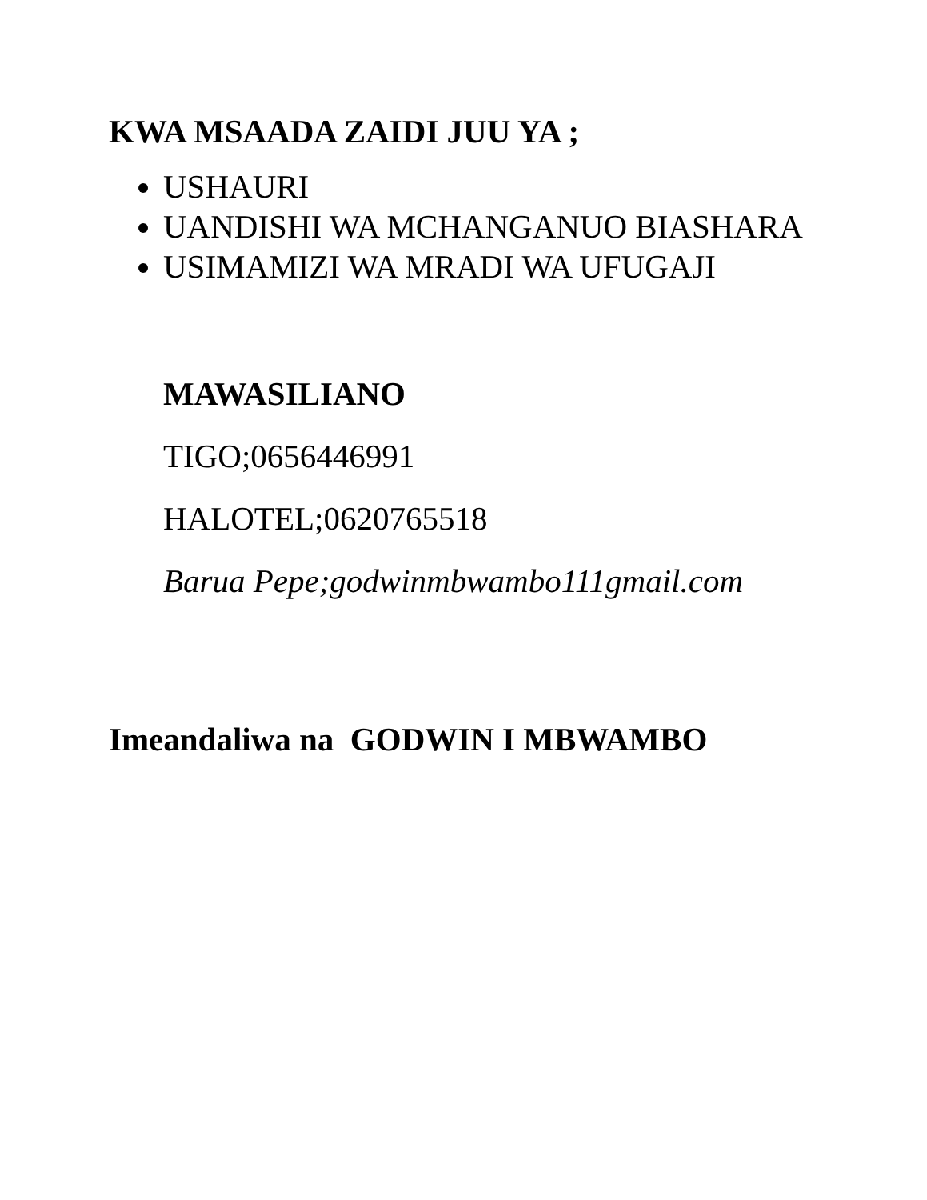KWA MSAADA ZAIDI JUU YA ;
USHAURI
UANDISHI WA MCHANGANUO BIASHARA
USIMAMIZI WA MRADI WA UFUGAJI
MAWASILIANO
TIGO;0656446991
HALOTEL;0620765518
Barua Pepe;godwinmbwambo111gmail.com
Imeandaliwa na GODWIN I MBWAMBO